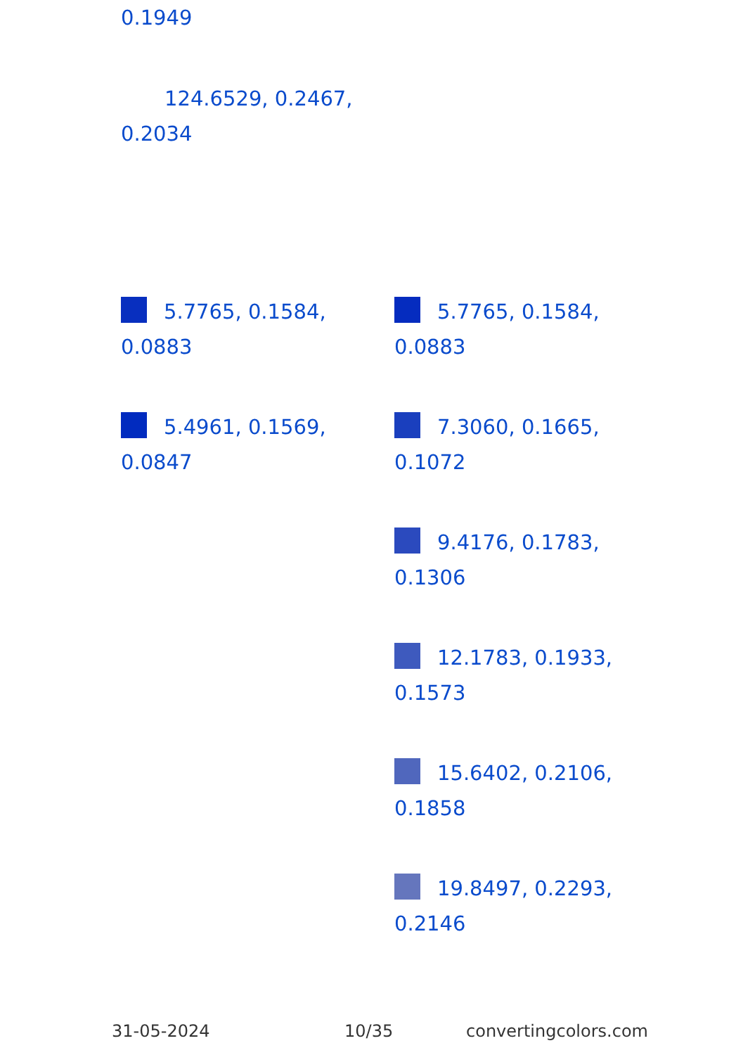0.1949
124.6529, 0.2467,
0.2034
5.7765, 0.1584,
0.0883
5.4961, 0.1569,
0.0847
5.7765, 0.1584,
0.0883
7.3060, 0.1665,
0.1072
9.4176, 0.1783,
0.1306
12.1783, 0.1933,
0.1573
15.6402, 0.2106,
0.1858
19.8497, 0.2293,
0.2146
31-05-2024 10/35 convertingcolors.com